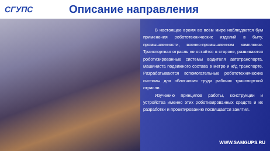СГУПС
Описание направления
В настоящее время во всём мире наблюдается бум применения робототехнических изделий в быту, промышленности, военно-промышленном комплексе. Транспортная отрасль не остаётся в стороне, развиваются роботизированные системы водителя автотранспорта, машиниста подвижного состава в метро и ж/д транспорте. Разрабатываются вспомогательные робототехнические системы для облегчения труда рабочих транспортной отрасли.
Изучению принципов работы, конструкции и устройства именно этих роботизированных средств и их разработки и проектированию посвящается занятия.
WWW.SAMGUPS.RU